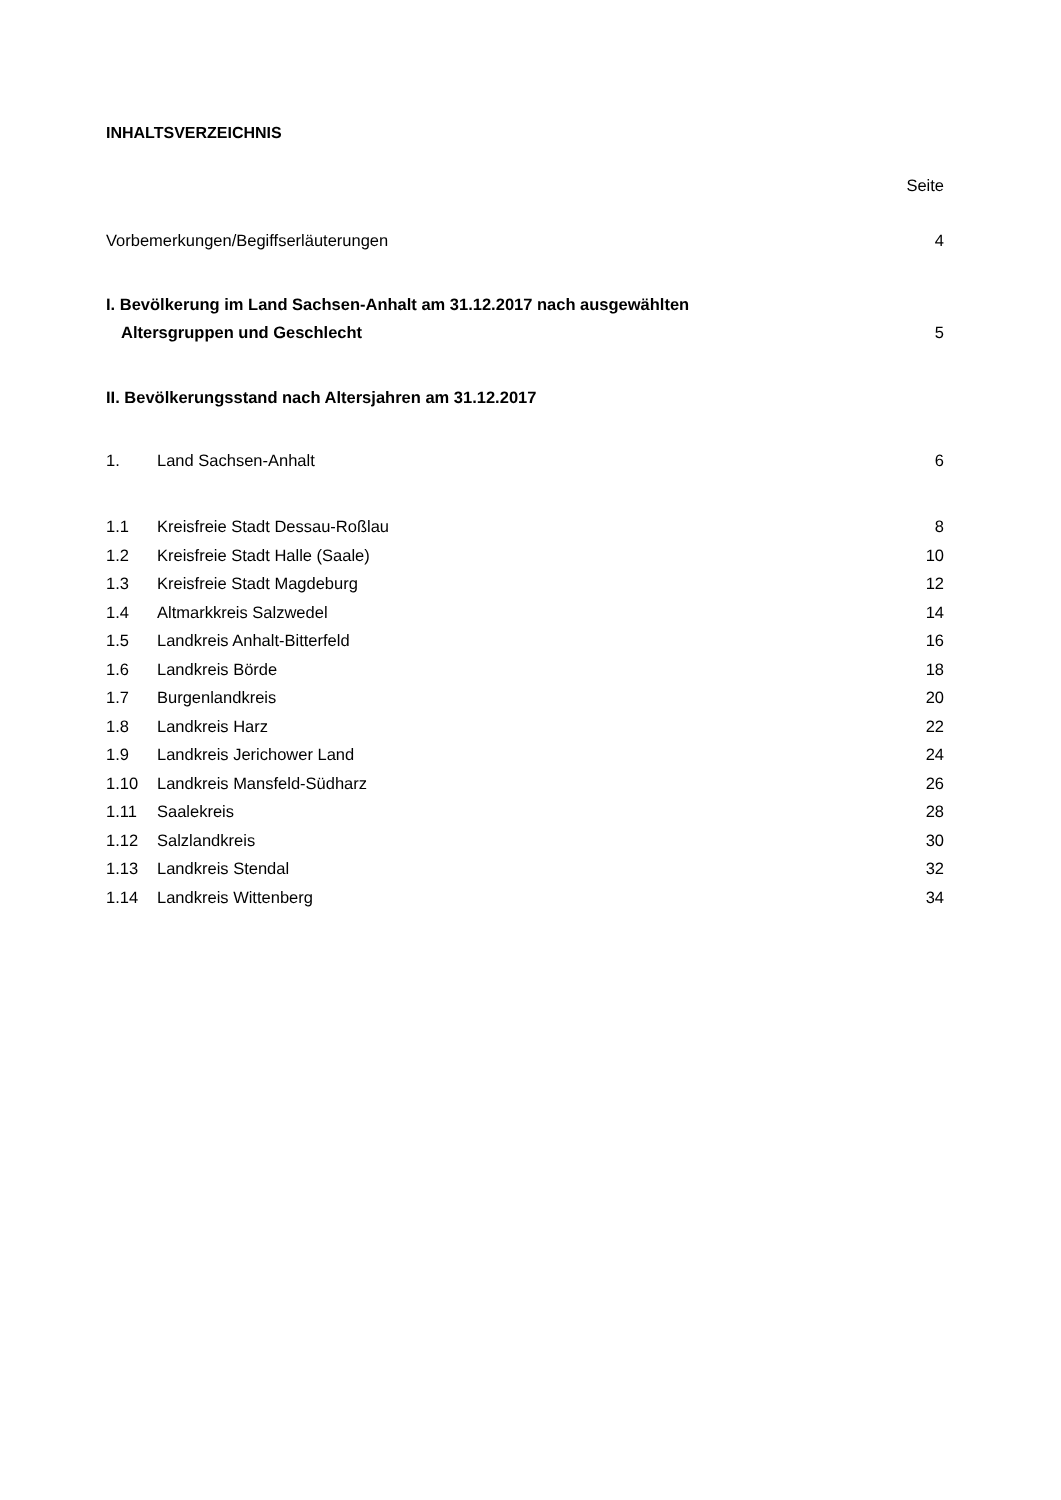INHALTSVERZEICHNIS
Seite
Vorbemerkungen/Begiffserläuterungen 4
I. Bevölkerung im Land Sachsen-Anhalt am 31.12.2017 nach ausgewählten
Altersgruppen und Geschlecht 5
II. Bevölkerungsstand nach Altersjahren am 31.12.2017
1. Land Sachsen-Anhalt 6
1.1 Kreisfreie Stadt Dessau-Roßlau 8
1.2 Kreisfreie Stadt Halle (Saale) 10
1.3 Kreisfreie Stadt Magdeburg 12
1.4 Altmarkkreis Salzwedel 14
1.5 Landkreis Anhalt-Bitterfeld 16
1.6 Landkreis Börde 18
1.7 Burgenlandkreis 20
1.8 Landkreis Harz 22
1.9 Landkreis Jerichower Land 24
1.10 Landkreis Mansfeld-Südharz 26
1.11 Saalekreis 28
1.12 Salzlandkreis 30
1.13 Landkreis Stendal 32
1.14 Landkreis Wittenberg 34